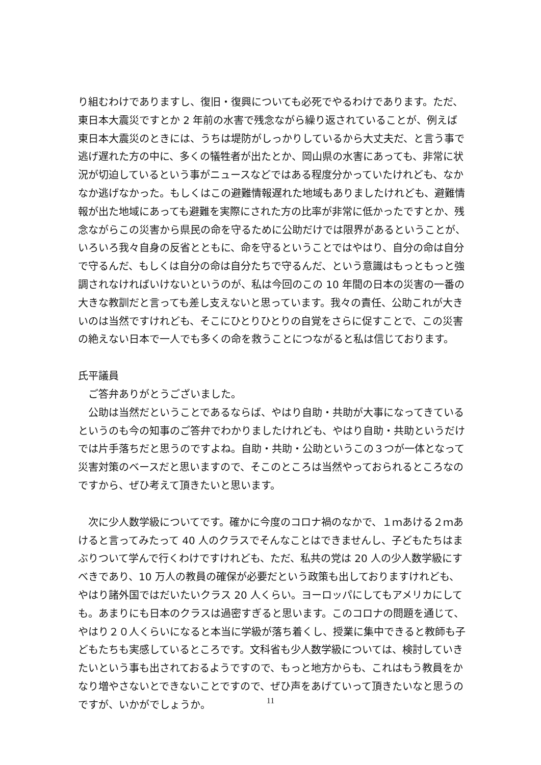り組むわけでありますし、復旧・復興についても必死でやるわけであります。ただ、東日本大震災ですとか 2 年前の水害で残念ながら繰り返されていることが、例えば東日本大震災のときには、うちは堤防がしっかりしているから大丈夫だ、と言う事で逃げ遅れた方の中に、多くの犠牲者が出たとか、岡山県の水害にあっても、非常に状況が切迫しているという事がニュースなどではある程度分かっていたけれども、なかなか逃げなかった。もしくはこの避難情報遅れた地域もありましたけれども、避難情報が出た地域にあっても避難を実際にされた方の比率が非常に低かったですとか、残念ながらこの災害から県民の命を守るために公助だけでは限界があるということが、いろいろ我々自身の反省とともに、命を守るということではやはり、自分の命は自分で守るんだ、もしくは自分の命は自分たちで守るんだ、という意識はもっともっと強調されなければいけないというのが、私は今回のこの 10 年間の日本の災害の一番の大きな教訓だと言っても差し支えないと思っています。我々の責任、公助これが大きいのは当然ですけれども、そこにひとりひとりの自覚をさらに促すことで、この災害の絶えない日本で一人でも多くの命を救うことにつながると私は信じております。
氏平議員
　ご答弁ありがとうございました。
　公助は当然だということであるならば、やはり自助・共助が大事になってきているというのも今の知事のご答弁でわかりましたけれども、やはり自助・共助というだけでは片手落ちだと思うのですよね。自助・共助・公助というこの３つが一体となって災害対策のベースだと思いますので、そこのところは当然やっておられるところなのですから、ぜひ考えて頂きたいと思います。
　次に少人数学級についてです。確かに今度のコロナ禍のなかで、１ｍあける２ｍあけると言ってみたって 40 人のクラスでそんなことはできませんし、子どもたちはまぶりついて学んで行くわけですけれども、ただ、私共の党は 20 人の少人数学級にすべきであり、10 万人の教員の確保が必要だという政策も出しておりますけれども、やはり諸外国ではだいたいクラス 20 人くらい。ヨーロッパにしてもアメリカにしても。あまりにも日本のクラスは過密すぎると思います。このコロナの問題を通じて、やはり２０人くらいになると本当に学級が落ち着くし、授業に集中できると教師も子どもたちも実感しているところです。文科省も少人数学級については、検討していきたいという事も出されておるようですので、もっと地方からも、これはもう教員をかなり増やさないとできないことですので、ぜひ声をあげていって頂きたいなと思うのですが、いかがでしょうか。
11